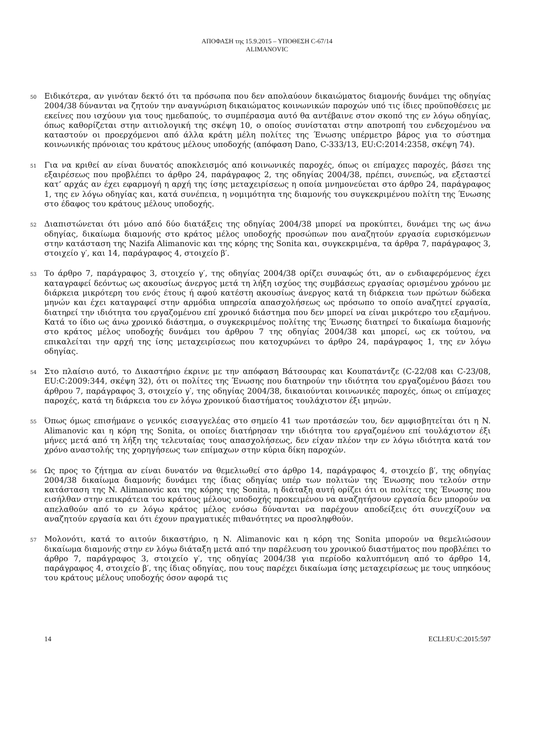ΑΠΟΦΑΣΗ της 15.9.2015 – ΥΠΟΘΕΣΗ C-67/14
ALIMANOVIC
50
Ειδικότερα, αν γινόταν δεκτό ότι τα πρόσωπα που δεν απολαύουν δικαιώματος διαμονής δυνάμει της οδηγίας 2004/38 δύνανται να ζητούν την αναγνώριση δικαιώματος κοινωνικών παροχών υπό τις ίδιες προϋποθέσεις με εκείνες που ισχύουν για τους ημεδαπούς, το συμπέρασμα αυτό θα αντέβαινε στον σκοπό της εν λόγω οδηγίας, όπως καθορίζεται στην αιτιολογική της σκέψη 10, ο οποίος συνίσταται στην αποτροπή του ενδεχομένου να καταστούν οι προερχόμενοι από άλλα κράτη μέλη πολίτες της Ένωσης υπέρμετρο βάρος για το σύστημα κοινωνικής πρόνοιας του κράτους μέλους υποδοχής (απόφαση Dano, C‑333/13, EU:C:2014:2358, σκέψη 74).
51
Για να κριθεί αν είναι δυνατός αποκλεισμός από κοινωνικές παροχές, όπως οι επίμαχες παροχές, βάσει της εξαιρέσεως που προβλέπει το άρθρο 24, παράγραφος 2, της οδηγίας 2004/38, πρέπει, συνεπώς, να εξεταστεί κατ’ αρχάς αν έχει εφαρμογή η αρχή της ίσης μεταχειρίσεως η οποία μνημονεύεται στο άρθρο 24, παράγραφος 1, της εν λόγω οδηγίας και, κατά συνέπεια, η νομιμότητα της διαμονής του συγκεκριμένου πολίτη της Ένωσης στο έδαφος του κράτους μέλους υποδοχής.
52
Διαπιστώνεται ότι μόνο από δύο διατάξεις της οδηγίας 2004/38 μπορεί να προκύπτει, δυνάμει της ως άνω οδηγίας, δικαίωμα διαμονής στο κράτος μέλος υποδοχής προσώπων που αναζητούν εργασία ευρισκόμενων στην κατάσταση της Nazifa Alimanovic και της κόρης της Sonita και, συγκεκριμένα, τα άρθρα 7, παράγραφος 3, στοιχείο γ′, και 14, παράγραφος 4, στοιχείο β′.
53
Το άρθρο 7, παράγραφος 3, στοιχείο γ′, της οδηγίας 2004/38 ορίζει συναφώς ότι, αν ο ενδιαφερόμενος έχει καταγραφεί δεόντως ως ακουσίως άνεργος μετά τη λήξη ισχύος της συμβάσεως εργασίας ορισμένου χρόνου με διάρκεια μικρότερη του ενός έτους ή αφού κατέστη ακουσίως άνεργος κατά τη διάρκεια των πρώτων δώδεκα μηνών και έχει καταγραφεί στην αρμόδια υπηρεσία απασχολήσεως ως πρόσωπο το οποίο αναζητεί εργασία, διατηρεί την ιδιότητα του εργαζομένου επί χρονικό διάστημα που δεν μπορεί να είναι μικρότερο του εξαμήνου. Κατά το ίδιο ως άνω χρονικό διάστημα, ο συγκεκριμένος πολίτης της Ένωσης διατηρεί το δικαίωμα διαμονής στο κράτος μέλος υποδοχής δυνάμει του άρθρου 7 της οδηγίας 2004/38 και μπορεί, ως εκ τούτου, να επικαλείται την αρχή της ίσης μεταχειρίσεως που κατοχυρώνει το άρθρο 24, παράγραφος 1, της εν λόγω οδηγίας.
54
Στο πλαίσιο αυτό, το Δικαστήριο έκρινε με την απόφαση Βάτσουρας και Κουπατάντζε (C‑22/08 και C‑23/08, EU:C:2009:344, σκέψη 32), ότι οι πολίτες της Ένωσης που διατηρούν την ιδιότητα του εργαζομένου βάσει του άρθρου 7, παράγραφος 3, στοιχείο γ′, της οδηγίας 2004/38, δικαιούνται κοινωνικές παροχές, όπως οι επίμαχες παροχές, κατά τη διάρκεια του εν λόγω χρονικού διαστήματος τουλάχιστον έξι μηνών.
55
Όπως όμως επισήμανε ο γενικός εισαγγελέας στο σημείο 41 των προτάσεών του, δεν αμφισβητείται ότι η N. Alimanovic και η κόρη της Sonita, οι οποίες διατήρησαν την ιδιότητα του εργαζομένου επί τουλάχιστον έξι μήνες μετά από τη λήξη της τελευταίας τους απασχολήσεως, δεν είχαν πλέον την εν λόγω ιδιότητα κατά τον χρόνο αναστολής της χορηγήσεως των επίμαχων στην κύρια δίκη παροχών.
56
Ως προς το ζήτημα αν είναι δυνατόν να θεμελιωθεί στο άρθρο 14, παράγραφος 4, στοιχείο β′, της οδηγίας 2004/38 δικαίωμα διαμονής δυνάμει της ίδιας οδηγίας υπέρ των πολιτών της Ένωσης που τελούν στην κατάσταση της N. Alimanovic και της κόρης της Sonita, η διάταξη αυτή ορίζει ότι οι πολίτες της Ένωσης που εισήλθαν στην επικράτεια του κράτους μέλους υποδοχής προκειμένου να αναζητήσουν εργασία δεν μπορούν να απελαθούν από το εν λόγω κράτος μέλος ενόσω δύνανται να παρέχουν αποδείξεις ότι συνεχίζουν να αναζητούν εργασία και ότι έχουν πραγματικές πιθανότητες να προσληφθούν.
57
Μολονότι, κατά το αιτούν δικαστήριο, η N. Alimanovic και η κόρη της Sonita μπορούν να θεμελιώσουν δικαίωμα διαμονής στην εν λόγω διάταξη μετά από την παρέλευση του χρονικού διαστήματος που προβλέπει το άρθρο 7, παράγραφος 3, στοιχείο γ′, της οδηγίας 2004/38 για περίοδο καλυπτόμενη από το άρθρο 14, παράγραφος 4, στοιχείο β′, της ίδιας οδηγίας, που τους παρέχει δικαίωμα ίσης μεταχειρίσεως με τους υπηκόους του κράτους μέλους υποδοχής όσον αφορά τις
14 ECLI:EU:C:2015:597